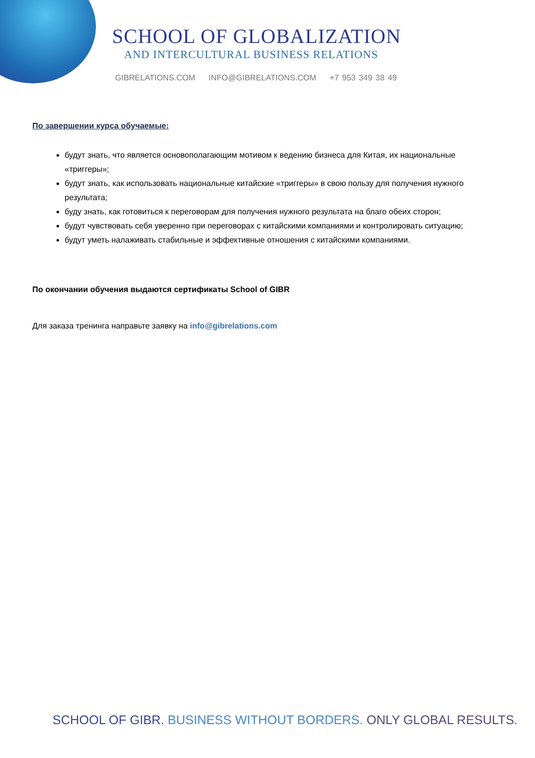SCHOOL OF GLOBALIZATION
AND INTERCULTURAL BUSINESS RELATIONS
GIBRELATIONS.COM INFO@GIBRELATIONS.COM +7 953 349 38 49
По завершении курса обучаемые:
будут знать, что является основополагающим мотивом к ведению бизнеса для Китая, их национальные «триггеры»;
будут знать, как использовать национальные китайские «триггеры» в свою пользу для получения нужного результата;
буду знать, как готовиться к переговорам для получения нужного результата на благо обеих сторон;
будут чувствовать себя уверенно при переговорах с китайскими компаниями и контролировать ситуацию;
будут уметь налаживать стабильные и эффективные отношения с китайскими компаниями.
По окончании обучения выдаются сертификаты School of GIBR
Для заказа тренинга направьте заявку на info@gibrelations.com
SCHOOL OF GIBR. BUSINESS WITHOUT BORDERS. ONLY GLOBAL RESULTS.